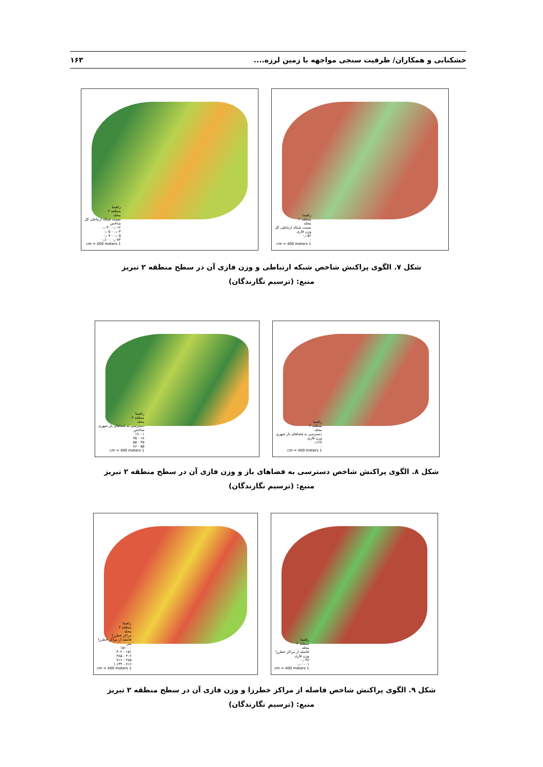خشکنابی و همکاران/ ظرفیت سنجی مواجهه با زمین لرزه.... ۱۶۳
راهنما
منطقه ۲
محله
نسبت شبکه ارتباطی کل
شاخص
۰٫۰۱۲ - ۰٫۰۳
۰٫۰۳ - ۰٫۰۵
۰٫۰۵ - ۰٫۰۷
۰٫۰۷۴ - ۰٫۱۰
1 cm = 400 meters
راهنما
منطقه ۲
محله
نسبت شبکه ارتباطی کل
وزن فازی
۰٫۰۵۶
۰
1 cm = 400 meters
شکل ۷. الگوی پراکنش شاخص شبکه ارتباطی و وزن فازی آن در سطح منطقه ۲ تبریز
منبع: (ترسیم نگارندگان)
راهنما
منطقه ۲
محله
دسترسی به فضاهای باز شهری
شاخص
۱ - ۱۸
۱۸ - ۳۵
۳۵ - ۵۵
۵۵ - ۸۶
1 cm = 400 meters
راهنما
منطقه ۲
محله
دسترسی به فضاهای باز شهری
وزن فازی
۰٫۱۶۸
۰
1 cm = 400 meters
شکل ۸. الگوی پراکنش شاخص دسترسی به فضاهای باز و وزن فازی آن در سطح منطقه ۲ تبریز
منبع: (ترسیم نگارندگان)
راهنما
منطقه ۲
محله
مراکز خطرزا
فاصله از مراکز خطرزا
متر
۰ - ۱۵۱
۱۵۱ - ۳۰۲
۳۰۲ - ۴۸۵
۴۸۵ - ۷۱۶
۷۱۶ - ۱,۱۳۴
1 cm = 400 meters
راهنما
منطقه ۲
محله
فاصله از مراکز خطرزا
وزن فازی
۰٫۰۳۸
۰٫۰۰۰۰۱
1 cm = 400 meters
شکل ۹. الگوی پراکنش شاخص فاصله از مراکز خطرزا و وزن فازی آن در سطح منطقه ۲ تبریز
منبع: (ترسیم نگارندگان)